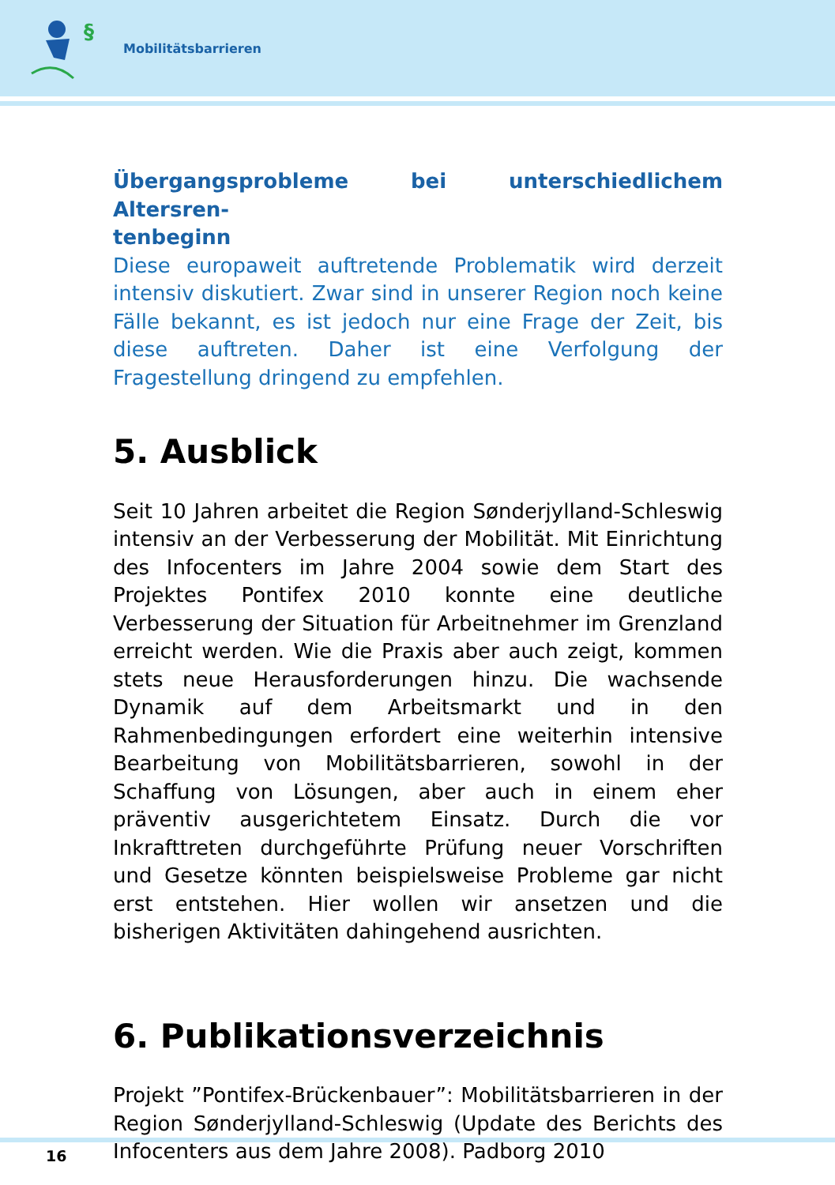§
Mobilitätsbarrieren
Übergangsprobleme bei unterschiedlichem Altersren-
tenbeginn
Diese europaweit auftretende Problematik wird derzeit intensiv diskutiert. Zwar sind in unserer Region noch keine Fälle bekannt, es ist jedoch nur eine Frage der Zeit, bis diese auftreten. Daher ist eine Verfolgung der Fragestellung dringend zu empfehlen.
5. Ausblick
Seit 10 Jahren arbeitet die Region Sønderjylland-Schleswig intensiv an der Verbesserung der Mobilität. Mit Einrichtung des Infocenters im Jahre 2004 sowie dem Start des Projektes Pontifex 2010 konnte eine deutliche Verbesserung der Situation für Arbeitnehmer im Grenzland erreicht werden. Wie die Praxis aber auch zeigt, kommen stets neue Herausforderungen hinzu. Die wachsende Dynamik auf dem Arbeitsmarkt und in den Rahmenbedingungen erfordert eine weiterhin intensive Bearbeitung von Mobilitätsbarrieren, sowohl in der Schaffung von Lösungen, aber auch in einem eher präventiv ausgerichtetem Einsatz. Durch die vor Inkrafttreten durchgeführte Prüfung neuer Vorschriften und Gesetze könnten beispielsweise Probleme gar nicht erst entstehen. Hier wollen wir ansetzen und die bisherigen Aktivitäten dahingehend ausrichten.
6. Publikationsverzeichnis
Projekt ”Pontifex-Brückenbauer”: Mobilitätsbarrieren in der Region Sønderjylland-Schleswig (Update des Berichts des Infocenters aus dem Jahre 2008). Padborg 2010
16